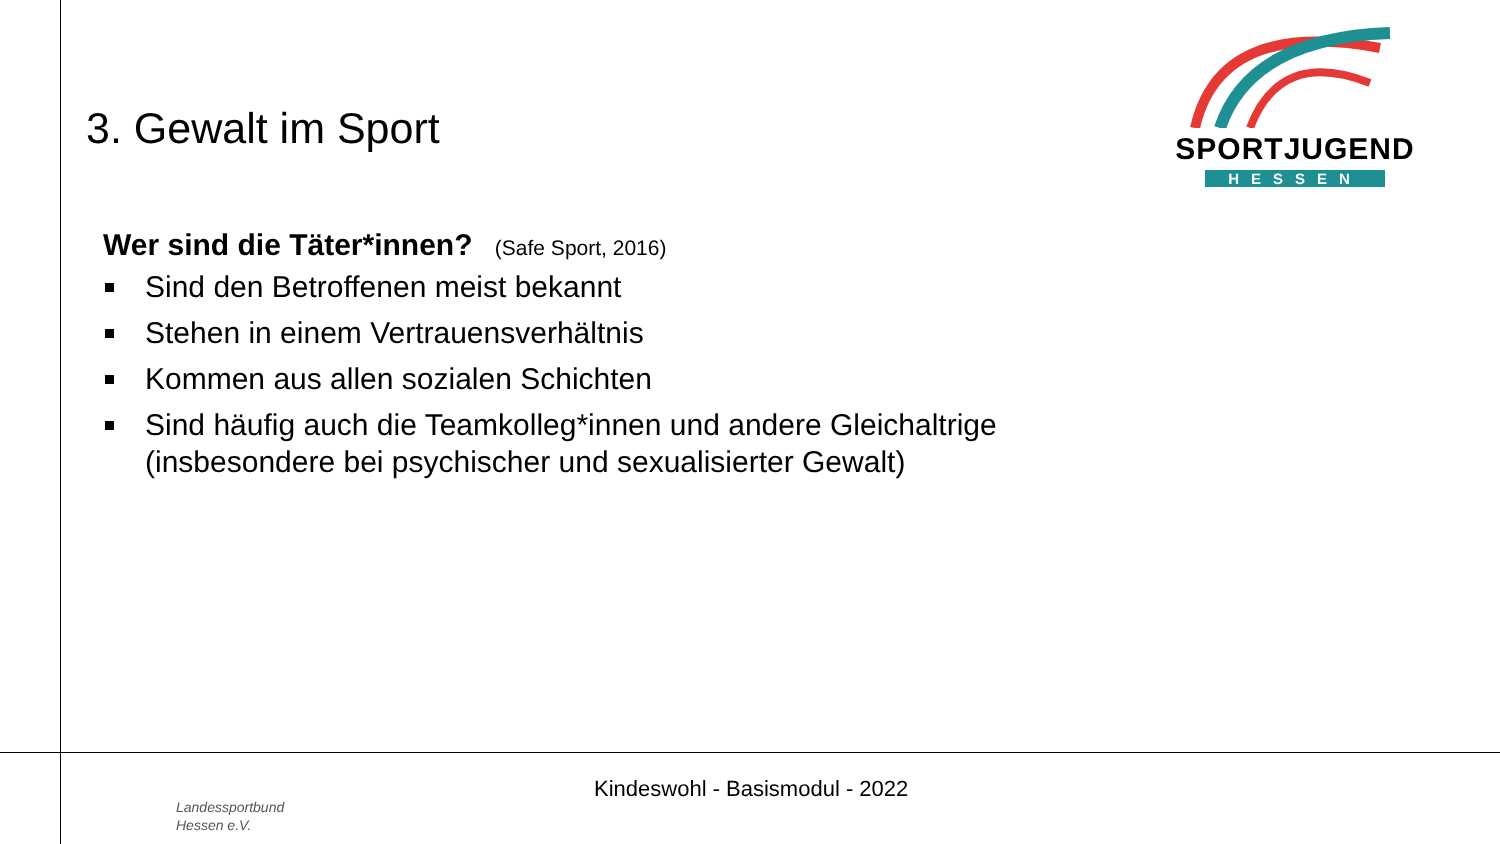3. Gewalt im Sport
SPORTJUGEND
HESSEN
Wer sind die Täter*innen? (Safe Sport, 2016)
Sind den Betroffenen meist bekannt
Stehen in einem Vertrauensverhältnis
Kommen aus allen sozialen Schichten
Sind häufig auch die Teamkolleg*innen und andere Gleichaltrige (insbesondere bei psychischer und sexualisierter Gewalt)
Kindeswohl - Basismodul - 2022
Landessportbund
Hessen e.V.